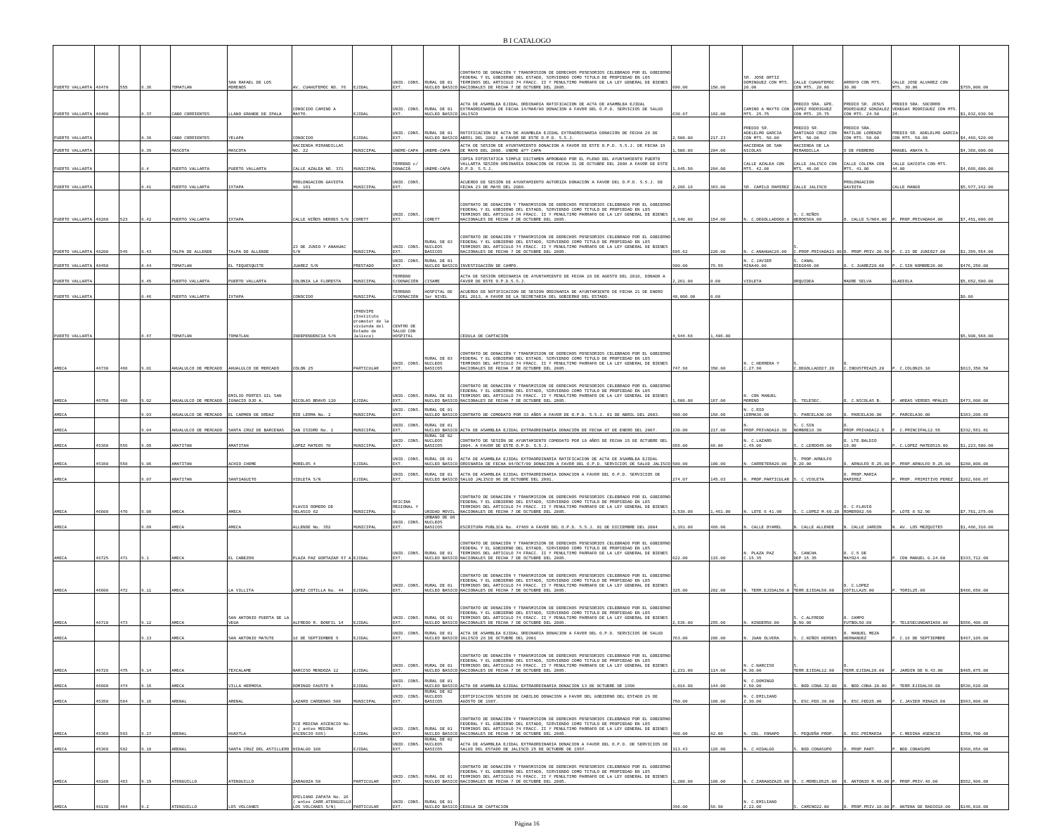B I CATALOGO
| PUERTO VALLARTA | 48470 | 555 | 8.36 | TOMATLAN | SAN RAFAEL DE LOS MORENOS | AV. CUAHUTEMOC NO. 76 | EJIDAL | UNID. CONS. EXT. | RURAL DE 01 NUCLEO BASICO | CONTRATO DE DONACIÓN Y TRANSMISION DE DERECHOS POSESORIOS CELEBRADO POR EL GOBIERNO FEDERAL Y EL GOBIERNO DEL ESTADO, SIRVIENDO COMO TITULO DE PROPIEDAD EN LOS TERMINOS DEL ARTICULO 74 FRACC. II Y PENULTIMO PARRAFO DE LA LEY GENERAL DE BIENES NACIONALES DE FECHA 7 DE OCTUBRE DEL 2005. | 600.00 | 150.00 | SR. JOSE ORTIZ DOMINGUEZ CON MTS. 20.00 | CALLE CUAHUTEMOC CON MTS. 20.00 | ARROYO CON MTS. 30.00 | CALLE JOSE ALVAREZ CON MTS. 30.00 | $759,000.00 |
| PUERTO VALLARTA | 48400 | | 8.37 | CABO CORRIENTES | LLANO GRANDE DE IPALA | CONOCIDO CAMINO A MAYTO. | EJIDAL | UNID. CONS. EXT. | RURAL DE 01 NUCLEO BASICO | ACTA DE ASAMBLEA EJIDAL ORDINARIA RATIFICACION DE ACTA DE ASAMBLEA EJIDAL EXTRAORDINARIA DE FECHA 14/MAR/00 DONACION A FAVOR DEL O.P.D. SERVICIOS DE SALUD JALISCO | 630.87 | 102.00 | CAMINO A MAYTO CON MTS. 25.75 | PREDIO SRA. GPE. LOPEZ RODRIGUEZ CON MTS. 25.75 | PREDIO SR. JESUS RODRIGUEZ GONZALEZ CON MTS. 24.50 | PREDIO SRA. SOCORRO VENEGAS RODRIGUEZ CON MTS. 24. | $1,032,030.90 |
| PUERTO VALLARTA | | | 8.38 | CABO CORRIENTES | YELAPA | CONOCIDO | EJIDAL | UNID. CONS. EXT. | RURAL DE 01 NUCLEO BASICO | RATIFICACIÓN DE ACTA DE ASAMBLEA EJIDAL EXTRAORDINARIA DONACIÓN DE FECHA 28 DE ABRIL DEL 2002. A FAVOR DE ESTE O.P.D. S.S.J. | 2,500.00 | 217.23 | PREDIO SR. ADELELMO GARCIA CON MTS. 50.00 | PREDIO SR. SANTIAGO CRUZ CON MTS. 50.00 | PREDIO SRA. MATILDE LORENZO CON MTS. 50.00 | PREDIO SR. ADELELMO GARCIA CON MTS. 50.00 | $4,468,920.00 |
| PUERTO VALLARTA | | | 8.39 | MASCOTA | MASCOTA | HACIENDA MIRANDILLAS NO. 22 | MUNICIPAL | UNEME-CAPA | UNEME-CAPA | ACTA DE SESION DE AYUNTAMIENTO DONACION A FAVOR DE ESTE O.P.D. S.S.J. DE FECHA 19 DE MAYO DEL 2008. UNEME â?? CAPA | 1,500.00 | 204.00 | HACIENDA DE SAN NICOLAS | HACIENDA DE LA MIRANDILLA | 5 DE FEBRERO | MANUEL ANAYA S. | $4,368,000.00 |
| PUERTO VALLARTA | | | 8.4 | PUERTO VALLARTA | PUERTO VALLARTA | CALLE AZALEA NO. 371 | MUNICIPAL | TERRENO c/ DONACIÃ | UNEME-CAPA | COPIA FOTOSTATICA SIMPLE DICTAMEN APROBADO POR EL PLENO DEL AYUNTAMIENTO PUERTO VALLARTA SESIÓN ORDINARIA DONACIÓN DE FECHA 31 DE OCTUBRE DEL 2008 A FAVOR DE ESTE O.P.D. S.S.J. | 1,845.50 | 204.00 | CALLE AZALEA CON MTS. 42.00 | CALLE JALISCO CON MTS. 40.00 | CALLE COLIMA CON MTS. 41.00 | CALLE GAVIOTA CON MTS. 44.00 | $4,609,000.00 |
| PUERTO VALLARTA | | | 8.41 | PUERTO VALLARTA | IXTAPA | PROLONGACION GAVIOTA NO. 161 | MUNICIPAL | UNID. CONS. EXT. | | ACUERDO DE SESIÓN DE AYUNTAMIENTO AUTORIZA DONACIÓN A FAVOR DEL O.P.D. S.S.J. DE FECHA 23 DE MAYO DEL 2008. | 2,286.18 | 363.00 | SR. CAMILO RAMIREZ | CALLE JALISCO | PROLONGACION GAVIOTA | CALLE MANGO | $5,977,242.00 |
| PUERTO VALLARTA | 48280 | 523 | 8.42 | PUERTO VALLARTA | IXTAPA | CALLE NIÑOS HEROES S/N | CORETT | UNID. CONS. EXT. | CORETT | CONTRATO DE DONACIÓN Y TRANSMISION DE DERECHOS POSESORIOS CELEBRADO POR EL GOBIERNO FEDERAL Y EL GOBIERNO DEL ESTADO, SIRVIENDO COMO TITULO DE PROPIEDAD EN LOS TERMINOS DEL ARTICULO 74 FRACC. II Y PENULTIMO PARRAFO DE LA LEY GENERAL DE BIENES NACIONALES DE FECHA 7 DE OCTUBRE DEL 2005. | 3,840.00 | 154.00 | N. C.DEGOLLADO60.0 | S. C.NIÑOS HEROES60.00 | O. CALLE S/N64.00 | P. PROP.PRIVADA64.00 | $7,451,000.00 |
| PUERTO VALLARTA | 48200 | 549 | 8.43 | TALPA DE ALLENDE | TALPA DE ALLENDE | 23 DE JUNIO Y ANAHUAC S/N | MUNICIPAL | UNID. CONS. EXT. | RURAL DE 03 NUCLEOS BASICOS | CONTRATO DE DONACIÓN Y TRANSMISION DE DERECHOS POSESORIOS CELEBRADO POR EL GOBIERNO FEDERAL Y EL GOBIERNO DEL ESTADO, SIRVIENDO COMO TITULO DE PROPIEDAD EN LOS TERMINOS DEL ARTICULO 74 FRACC. II Y PENULTIMO PARRAFO DE LA LEY GENERAL DE BIENES NACIONALES DE FECHA 7 DE OCTUBRE DEL 2005. | 605.62 | 220.00 | N. C.ANAHUAC28.00 | S. C.PROP.PRIVADA23.00 | O. PROP.PRIV.20.50 | P. C.23 DE JUNIO27.00 | $1,359,554.00 |
| PUERTO VALLARTA | 48450 | | 8.44 | TOMATLAN | EL TEQUESQUITE | JUAREZ S/N | PRESTADO | UNID. CONS. EXT. | RURAL DE 01 NUCLEO BASICO | INVESTIGACIÓN DE CAMPO. | 900.00 | 79.59 | N. C.JAVIER MINA40.00 | S. CANAL RIEGO40.00 | O. C.JUAREZ20.00 | P. C.SIN NOMBRE20.00 | $476,250.00 |
| PUERTO VALLARTA | | | 8.45 | PUERTO VALLARTA | PUERTO VALLARTA | COLONIA LA FLORESTA | MUNICIPAL | TERRENO C/DONACIÓN | CISAME | ACTA DE SESIÓN ORDINARIA DE AYUNTAMIENTO DE FECHA 28 DE AGOSTO DEL 2010, DONADO A FAVOR DE ESTE O.P.D.S.S.J. | 2,261.00 | 0.00 | VIOLETA | ORQUIDEA | MADRE SELVA | GLADIOLA | $5,652,500.00 |
| PUERTO VALLARTA | | | 8.46 | PUERTO VALLARTA | IXTAPA | CONOCIDO | MUNICIPAL | TERRENO C/DONACIÓN | HOSPITAL DE 3er NIVEL | ACUERDO DE NOTIFICACION DE SESION ORDINARIA DE AYUNTAMIENTO DE FECHA 21 DE ENERO DEL 2013, A FAVOR DE LA SECRETARIA DEL GOBIERNO DEL ESTADO. | 40,000.00 | 0.00 | | | | | $0.00 |
| PUERTO VALLARTA | | | 8.47 | TOMATLAN | TOMATLAN | INDEPENDENCIA S/N | IPROVIPE (Instituto promotor de la vivienda del Estado de Jalisco) | CENTRO DE SALUD CON HOSPITAL | | CEDULA DE CAPTACIÓN | 4,944.68 | 1,406.00 | | | | | $5,900,968.00 |
| AMECA | 46730 | 468 | 9.01 | AHUALULCO DE MERCADO | AHUALULCO DE MERCADO | COLON 25 | PARTICULAR | UNID. CONS. EXT. | RURAL DE 03 NUCLEOS BASICOS | CONTRATO DE DONACIÓN Y TRANSMISION DE DERECHOS POSESORIOS CELEBRADO POR EL GOBIERNO FEDERAL Y EL GOBIERNO DEL ESTADO, SIRVIENDO COMO TITULO DE PROPIEDAD EN LOS TERMINOS DEL ARTICULO 74 FRACC. II Y PENULTIMO PARRAFO DE LA LEY GENERAL DE BIENES NACIONALES DE FECHA 7 DE OCTUBRE DEL 2005. | 747.98 | 350.00 | N. C.HERRERA Y C.27.90 | S. C.DEGOLLADO27.20 | O. C.INDUSTRIA25.20 | P. C.COLON29.10 | $813,350.50 |
| AMECA | 46750 | 468 | 9.02 | AHUALULCO DE MERCADO | EMILIO PORTES GIL SAN IGNACIO OJO A. | NICOLAS BRAVO 120 | EJIDAL | UNID. CONS. EXT. | RURAL DE 01 NUCLEO BASICO | CONTRATO DE DONACIÓN Y TRANSMISION DE DERECHOS POSESORIOS CELEBRADO POR EL GOBIERNO FEDERAL Y EL GOBIERNO DEL ESTADO, SIRVIENDO COMO TITULO DE PROPIEDAD EN LOS TERMINOS DEL ARTICULO 74 FRACC. II Y PENULTIMO PARRAFO DE LA LEY GENERAL DE BIENES NACIONALES DE FECHA 7 DE OCTUBRE DEL 2005. | 1,600.00 | 167.00 | N. CON MANUEL MORENO | S. TELESEC. | O. C.NICOLAS B. | P. AREAS VERDES MPALES | $473,800.00 |
| AMECA | | | 9.03 | AHUALULCO DE MERCADO | EL CARMEN DE ORDAZ | RIO LERMA No. 2 | MUNICIPAL | UNID. CONS. EXT. | RURAL DE 01 NUCLEO BASICO | CONTRATO DE COMODATO POR 33 AÑOS A FAVOR DE O.P.D. S.S.J. 01 DE ABRIL DEL 2003. | 900.00 | 158.00 | N. C.RIO LERMA30.00 | S. PARCELA30.00 | O. PARCELA30.00 | P. PARCELA30.00 | $383,200.66 |
| AMECA | | | 9.04 | AHUALULCO DE MERCADO | SANTA CRUZ DE BARCENAS | SAN ISIDRO No. 1 | MUNICIPAL | UNID. CONS. EXT. | RURAL DE 01 NUCLEO BASICO | ACTA DE ASAMBLEA EJIDAL EXTRAORDINARIA DONACIÓN DE FECHA 07 DE ENERO DEL 2007. | 230.00 | 217.00 | N. PROP.PRIVADA18.30 | S. C.SIN NOMBRE18.30 | O. PROP.PRIVADA12.5 | P. C.PRINCIPAL12.55 | $332,551.81 |
| AMECA | 45380 | 559 | 9.05 | AMATITAN | AMATITAN | LOPEZ MATEOS 70 | MUNICIPAL | UNID. CONS. EXT. | RURAL DE 02 NUCLEOS BASICOS | CONTRATO DE SESIÓN DE AYUNTAMIENTO COMODATO POR 10 AÑOS DE FECHA 15 DE OCTUBRE DEL 2004. A FAVOR DE ESTE O.P.D. S.S.J. | 855.00 | 88.00 | N. C.LAZARO C.45.00 | S. C.LERDO45.00 | O. LTE.BALDIO 19.00 | P. C.LOPEZ MATEOS19.00 | $1,223,500.00 |
| AMECA | 45380 | 558 | 9.06 | AMATITAN | ACHIO CHOME | MORELOS 4 | EJIDAL | UNID. CONS. EXT. | RURAL DE 01 NUCLEO BASICO | ACTA DE ASAMBLEA EJIDAL EXTRAORDINARIA RATIFICACION DE ACTA DE ASAMBLEA EJIDAL ORDINARIA DE FECHA 04/OCT/00 DONACION A FAVOR DEL O.P.D. SERVICIOS DE SALUD JALISCO | 500.00 | 100.00 | N. CARRETERA20.00 | S. PROP.ARNULFO R.20.00 | O. ARNULFO R.25.00 | P. PROP.ARNULFO R.25.00 | $280,000.00 |
| AMECA | | | 9.07 | AMATITAN | SANTIAGUITO | VIOLETA S/N | EJIDAL | UNID. CONS. EXT. | RURAL DE 01 NUCLEO BASICO | ACTA DE ASAMBLEA EJIDAL EXTRAORDINARIA DONACION A FAVOR DEL O.P.D. SERVICIOS DE SALUD JALISCO 06 DE OCTUBRE DEL 2001. | 274.07 | 145.03 | N. PROP.PARTICULAR | S. C.VIOLETA | O. PROP.MARIA RAMIREZ | P. PROP. PRIMITIVO PEREZ | $262,660.07 |
| AMECA | 46600 | 470 | 9.08 | AMECA | AMECA | FLAVIO ROMERO DE VELASCO 62 | MUNICIPAL | OFICINA REGIONAL Y U | UNIDAD MOVIL | CONTRATO DE DONACIÓN Y TRANSMISION DE DERECHOS POSESORIOS CELEBRADO POR EL GOBIERNO FEDERAL Y EL GOBIERNO DEL ESTADO, SIRVIENDO COMO TITULO DE PROPIEDAD EN LOS TERMINOS DEL ARTICULO 74 FRACC. II Y PENULTIMO PARRAFO DE LA LEY GENERAL DE BIENES NACIONALES DE FECHA 7 DE OCTUBRE DEL 2005. | 3,538.00 | 1,461.00 | N. LOTE 6 41.00 | S. C.LOPEZ M.60.20 | O. C.FLAVIO ROMERO82.90 | P. LOTE 8 52.90 | $7,761,275.00 |
| AMECA | | | 9.09 | AMECA | AMECA | ALLENDE No. 352 | MUNICIPAL | UNID. CONS. EXT. | URBANO DE 08 NUCLEOS BASICOS | ESCRITURA PUBLICA No. 47489 A FAVOR DEL O.P.D. S.S.J. 01 DE DICIEMBRE DEL 2004 | 1,191.00 | 488.00 | N. CALLE OYAMEL | N. CALLE ALLENDE | N. CALLE JARDIN | N. AV. LOS MEZQUITES | $1,486,310.00 |
| AMECA | 46725 | 471 | 9.1 | AMECA | EL CABEZON | PLAZA PAZ GORTAZAR 97 A | EJIDAL | UNID. CONS. EXT. | RURAL DE 01 NUCLEO BASICO | CONTRATO DE DONACIÓN Y TRANSMISION DE DERECHOS POSESORIOS CELEBRADO POR EL GOBIERNO FEDERAL Y EL GOBIERNO DEL ESTADO, SIRVIENDO COMO TITULO DE PROPIEDAD EN LOS TERMINOS DEL ARTICULO 74 FRACC. II Y PENULTIMO PARRAFO DE LA LEY GENERAL DE BIENES NACIONALES DE FECHA 7 DE OCTUBRE DEL 2005. | 622.00 | 115.00 | N. PLAZA PAZ C.15.35 | S. CANCHA DEP.15.35 | O. C.5 DE MAYO24.40 | P. CON MANUEL G.24.00 | $333,712.00 |
| AMECA | 46600 | 472 | 9.11 | AMECA | LA VILLITA | LOPEZ COTILLA No. 44 | EJIDAL | UNID. CONS. EXT. | RURAL DE 01 NUCLEO BASICO | CONTRATO DE DONACIÓN Y TRANSMISION DE DERECHOS POSESORIOS CELEBRADO POR EL GOBIERNO FEDERAL Y EL GOBIERNO DEL ESTADO, SIRVIENDO COMO TITULO DE PROPIEDAD EN LOS TERMINOS DEL ARTICULO 74 FRACC. II Y PENULTIMO PARRAFO DE LA LEY GENERAL DE BIENES NACIONALES DE FECHA 7 DE OCTUBRE DEL 2005. | 325.00 | 202.00 | N. TERR.EJIDAL50.0 | S. TERR.EJIDAL50.00 | O. C.LOPEZ COTILLA25.00 | P. TORIL25.00 | $486,650.00 |
| AMECA | 46710 | 473 | 9.12 | AMECA | SAN ANTONIO PUERTA DE LA VEGA | ALFREDO R. BONFIL 14 | EJIDAL | UNID. CONS. EXT. | RURAL DE 01 NUCLEO BASICO | CONTRATO DE DONACIÓN Y TRANSMISION DE DERECHOS POSESORIOS CELEBRADO POR EL GOBIERNO FEDERAL Y EL GOBIERNO DEL ESTADO, SIRVIENDO COMO TITULO DE PROPIEDAD EN LOS TERMINOS DEL ARTICULO 74 FRACC. II Y PENULTIMO PARRAFO DE LA LEY GENERAL DE BIENES NACIONALES DE FECHA 7 DE OCTUBRE DEL 2005. | 2,636.00 | 255.00 | N. KINDER50.00 | S. C.ALFREDO B.50.00 | O. CAMPO FUTBOL50.00 | P. TELESECUNDARIA50.00 | $956,400.00 |
| AMECA | | | 9.13 | AMECA | SAN ANTONIO MATUTE | 16 DE SEPTIEMBRE 5 | EJIDAL | UNID. CONS. EXT. | RURAL DE 01 NUCLEO BASICO | ACTA DE ASAMBLEA EJIDAL ORDINARIA DONACION A FAVOR DEL O.P.D. SERVICIOS DE SALUD JALISCO 28 DE OCTUBRE DEL 2001 | 763.00 | 206.00 | N. JUAN OLVERA | S. C.NIÑOS HEROES | O. MANUEL MEZA HERNANDEZ | P. C.16 DE SEPTIEMBRE | $467,105.00 |
| AMECA | 46728 | 475 | 9.14 | AMECA | TEXCALAME | NARCISO MENDOZA 12 | EJIDAL | UNID. CONS. EXT. | RURAL DE 01 NUCLEO BASICO | CONTRATO DE DONACIÓN Y TRANSMISION DE DERECHOS POSESORIOS CELEBRADO POR EL GOBIERNO FEDERAL Y EL GOBIERNO DEL ESTADO, SIRVIENDO COMO TITULO DE PROPIEDAD EN LOS TERMINOS DEL ARTICULO 74 FRACC. II Y PENULTIMO PARRAFO DE LA LEY GENERAL DE BIENES NACIONALES DE FECHA 7 DE OCTUBRE DEL 2005. | 1,231.00 | 114.00 | N. C.NARCISO M.30.00 | S. TERR.EJIDAL12.00 | O. TERR.EJIDAL20.00 | P. JARDIN DE N.43.00 | $405,075.00 |
| AMECA | 46600 | 474 | 9.15 | AMECA | VILLA HERMOSA | DOMINGO FAUSTO 9 | EJIDAL | UNID. CONS. EXT. | RURAL DE 01 NUCLEO BASICO | ACTA DE ASAMBLEA EJIDAL EXTRAORDINARIA DONACION 13 DE OCTUBRE DE 1996 | 1,018.00 | 144.00 | N. C.DOMINGO F.50.00 | S. BOD.CONA.32.00 | O. BOD.CONA.20.00 | P. TERR.EJIDAL36.00 | $538,620.00 |
| AMECA | 45350 | 584 | 9.16 | ARENAL | ARENAL | LAZARO CARDENAS 500 | MUNICIPAL | UNID. CONS. EXT. | RURAL DE 02 NUCLEOS BASICOS | CERTIFICACION SESION DE CABILDO DONACION A FAVOR DEL GOBIERNO DEL ESTADO 29 DE AGOSTO DE 1987. | 750.00 | 180.00 | N. C.EMILIANO Z.30.00 | S. ESC.FED.30.00 | O. ESC.FED25.00 | P. C.JAVIER MINA25.00 | $993,000.00 |
| AMECA | 45368 | 583 | 9.17 | ARENAL | HUAXTLA | FCO MEDINA ASCENCIO No. 3 ( antes MEDINA ASCENCIO 689) | EJIDAL | UNID. CONS. EXT. | RURAL DE 01 NUCLEO BASICO | CONTRATO DE DONACIÓN Y TRANSMISION DE DERECHOS POSESORIOS CELEBRADO POR EL GOBIERNO FEDERAL Y EL GOBIERNO DEL ESTADO, SIRVIENDO COMO TITULO DE PROPIEDAD EN LOS TERMINOS DEL ARTICULO 74 FRACC. II Y PENULTIMO PARRAFO DE LA LEY GENERAL DE BIENES NACIONALES DE FECHA 7 DE OCTUBRE DEL 2005. | 480.00 | 82.00 | N. COL. FONAPO | S. PEQUEÑA PROP. | O. ESC.PRIMARIA | P. C.MEDINA ASENCIO | $350,700.00 |
| AMECA | 45360 | 582 | 9.18 | ARENAL | SANTA CRUZ DEL ASTILLERO | HIDALGO 100 | EJIDAL | UNID. CONS. EXT. | RURAL DE 02 NUCLEOS BASICOS | ACTA DE ASAMBLEA EJIDAL EXTRAORDINARIA DONACION A FAVOR DEL O.P.D. DE SERVICIOS DE SALUD DEL ESTADO DE JALISCO 25 DE OCTUBRE DE 1997. | 313.43 | 128.00 | N. C.HIDALGO | S. BOD.CONASUPO | O. PROP.PART. | P. BOD.CONASUPO | $360,858.00 |
| AMECA | 48100 | 463 | 9.19 | ATENGUILLO | ATENGUILLO | ZARAGOZA 50 | PARTICULAR | UNID. CONS. EXT. | RURAL DE 01 NUCLEO BASICO | CONTRATO DE DONACIÓN Y TRANSMISION DE DERECHOS POSESORIOS CELEBRADO POR EL GOBIERNO FEDERAL Y EL GOBIERNO DEL ESTADO, SIRVIENDO COMO TITULO DE PROPIEDAD EN LOS TERMINOS DEL ARTICULO 74 FRACC. II Y PENULTIMO PARRAFO DE LA LEY GENERAL DE BIENES NACIONALES DE FECHA 7 DE OCTUBRE DEL 2005. | 1,200.00 | 180.00 | N. C.ZARAGOZA25.00 | S. C.MORELOS25.00 | O. ANTONIO R.48.00 | P. PROP.PRIV.48.00 | $552,900.00 |
| AMECA | 48130 | 464 | 9.2 | ATENGUILLO | LOS VOLCANES | EMILIANO ZAPATA No. 26 ( antes CARR.ATENGUILLO LOS VOLCANES S/N) | PARTICULAR | UNID. CONS. EXT. | RURAL DE 01 NUCLEO BASICO | CEDULA DE CAPTACION | 396.00 | 58.90 | N. C.EMILIANO Z.22.00 | S. CAMINO22.00 | O. PROP.PRIV.18.00 | P. ANTENA DE RADIO18.00 | $146,010.00 |
Página 16